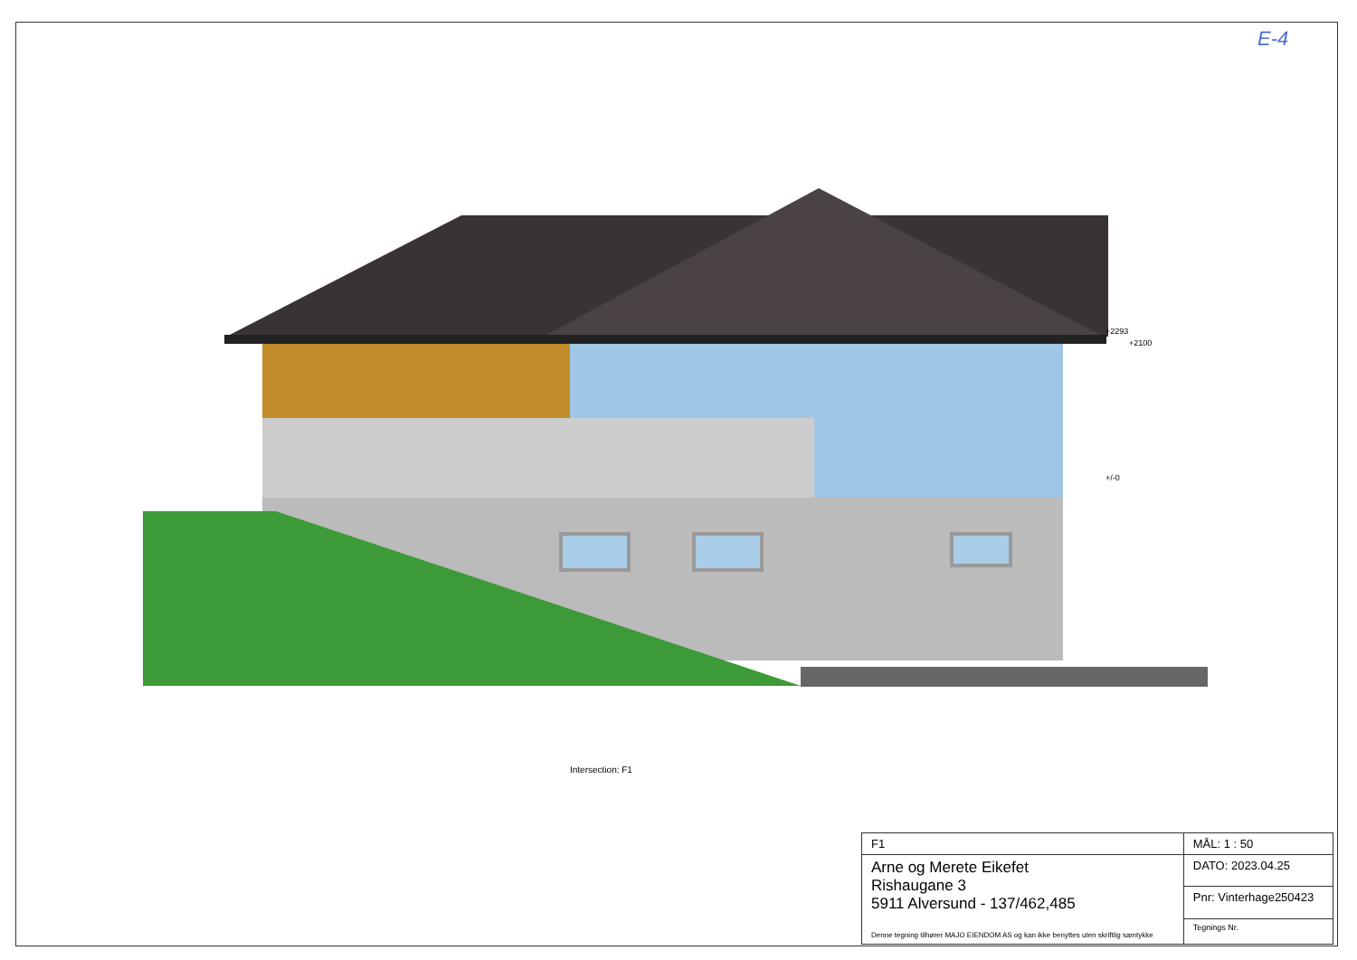E-4
+2293
+2100
+/-0
Intersection: F1
| F1 | MÅL: 1 : 50 |
| Arne og Merete Eikefet Rishaugane 3 5911 Alversund - 137/462,485 Denne tegning tilhører MAJO EIENDOM AS og kan ikke benyttes uten skriftlig samtykke | DATO: 2023.04.25 |
| | Pnr: Vinterhage250423 |
| | Tegnings Nr. |